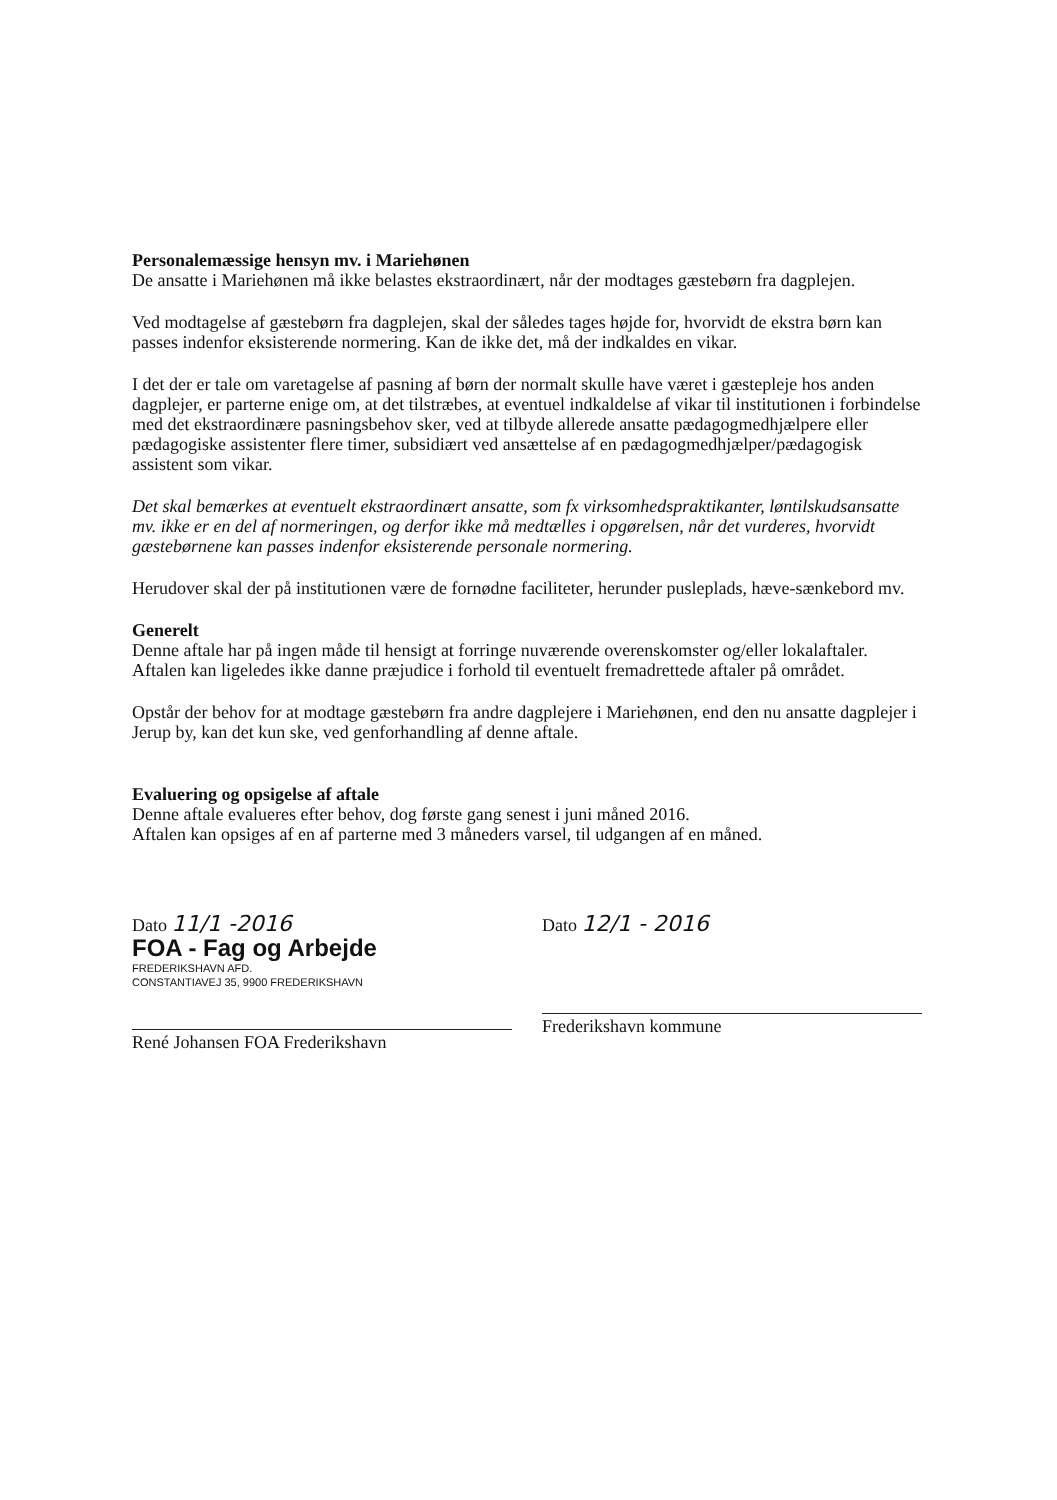Personalemæssige hensyn mv. i Mariehønen
De ansatte i Mariehønen må ikke belastes ekstraordinært, når der modtages gæstebørn fra dagplejen.
Ved modtagelse af gæstebørn fra dagplejen, skal der således tages højde for, hvorvidt de ekstra børn kan passes indenfor eksisterende normering. Kan de ikke det, må der indkaldes en vikar.
I det der er tale om varetagelse af pasning af børn der normalt skulle have været i gæstepleje hos anden dagplejer, er parterne enige om, at det tilstræbes, at eventuel indkaldelse af vikar til institutionen i forbindelse med det ekstraordinære pasningsbehov sker, ved at tilbyde allerede ansatte pædagogmedhjælpere eller pædagogiske assistenter flere timer, subsidiært ved ansættelse af en pædagogmedhjælper/pædagogisk assistent som vikar.
Det skal bemærkes at eventuelt ekstraordinært ansatte, som fx virksomhedspraktikanter, løntilskudsansatte mv. ikke er en del af normeringen, og derfor ikke må medtælles i opgørelsen, når det vurderes, hvorvidt gæstebørnene kan passes indenfor eksisterende personale normering.
Herudover skal der på institutionen være de fornødne faciliteter, herunder pusleplads, hæve-sænkebord mv.
Generelt
Denne aftale har på ingen måde til hensigt at forringe nuværende overenskomster og/eller lokalaftaler. Aftalen kan ligeledes ikke danne præjudice i forhold til eventuelt fremadrettede aftaler på området.
Opstår der behov for at modtage gæstebørn fra andre dagplejere i Mariehønen, end den nu ansatte dagplejer i Jerup by, kan det kun ske, ved genforhandling af denne aftale.
Evaluering og opsigelse af aftale
Denne aftale evalueres efter behov, dog første gang senest i juni måned 2016.
Aftalen kan opsiges af en af parterne med 3 måneders varsel, til udgangen af en måned.
Dato 11/1 -2016
FOA - Fag og Arbejde
FREDERIKSHAVN AFD.
CONSTANTIAVEJ 35, 9900 FREDERIKSHAVN
René Johansen FOA Frederikshavn
Dato 12/1 - 2016
Frederikshavn kommune